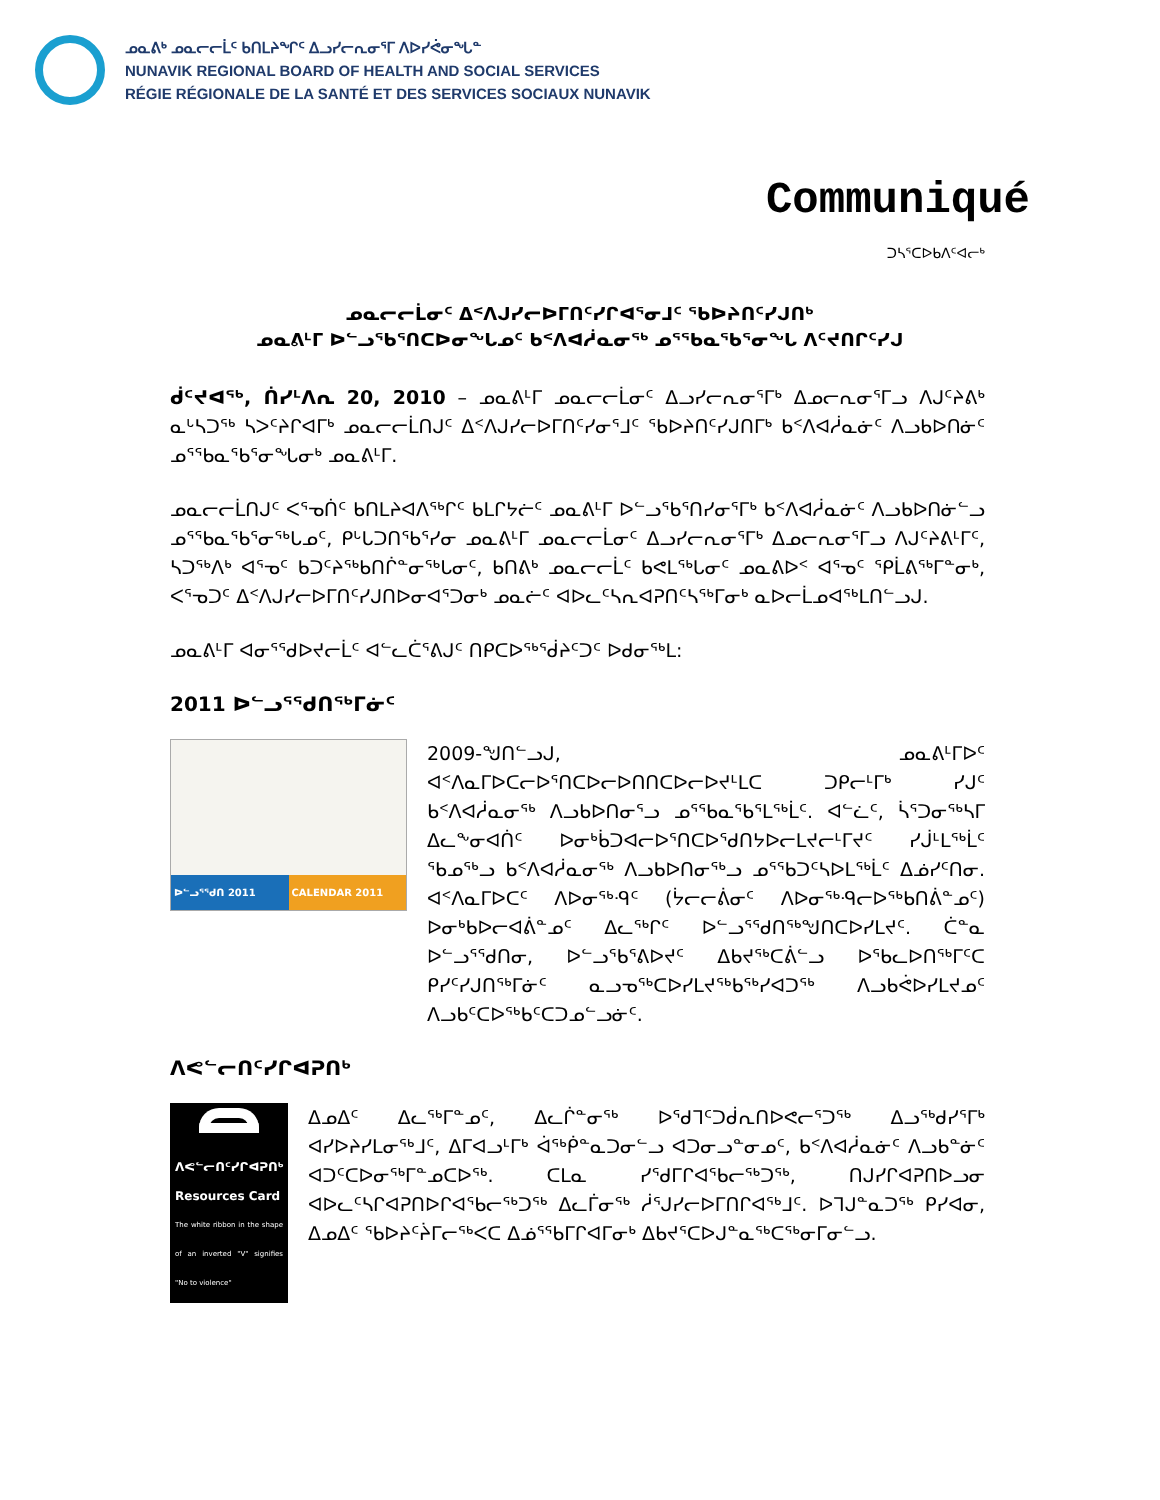ᓄᓇᕕᒃ ᓄᓇᓕᓕᒫᑦ ᑲᑎᒪᔨᖏᑦ ᐃᓗᓯᓕᕆᓂᕐᒥ ᐱᐅᓯᕚᓂᖓᓐ
NUNAVIK REGIONAL BOARD OF HEALTH AND SOCIAL SERVICES
RÉGIE RÉGIONALE DE LA SANTÉ ET DES SERVICES SOCIAUX NUNAVIK
Communiqué
ᑐᓴᕐᑕᐅᑲᐱᑦᐊᓕᒃ
ᓄᓇᓕᓕᒫᓂᑦ ᐃᑉᐱᒍᓯᓕᐅᒥᑎᑦᓯᒋᐊᕐᓂᒧᑦ ᖃᐅᔨᑎᑦᓯᒍᑎᒃ
ᓄᓇᕕᒻᒥ ᐅᓪᓗᕐᑲᕐᑎᑕᐅᓂᖓᓄᑦ ᑲᑉᐱᐊᓲᓇᓂᖅ ᓄᕐᖃᓇᕐᑲᕐᓂᖓ ᐱᑦᔪᑎᒋᑦᓯᒍ
ᑰᑦᔪᐊᖅ, ᑏᓯᒻᐱᕆ 20, 2010 – ᓄᓇᕕᒻᒥ ᓄᓇᓕᓕᒫᓂᑦ ᐃᓗᓯᓕᕆᓂᕐᒥᒃ ᐃᓄᓕᕆᓂᕐᒥᓗ ᐱᒍᑦᔨᕕᒃ ᓇᒡᓴᑐᖅ ᓴᐳᑦᔨᒋᐊᒥᒃ ᓄᓇᓕᓕᒫᑎᒍᑦ ᐃᑉᐱᒍᓯᓕᐅᒥᑎᑦᓯᓂᕐᒧᑦ ᖃᐅᔨᑎᑦᓯᒍᑎᒥᒃ ᑲᑉᐱᐊᓲᓇᓃᑦ ᐱᓗᑲᐅᑎᓃᑦ ᓄᕐᖃᓇᕐᑲᕐᓂᖓᓂᒃ ᓄᓇᕕᒻᒥ.
ᓄᓇᓕᓕᒫᑎᒍᑦ ᐸᕐᓀᑏᑦ ᑲᑎᒪᔨᐊᐱᖅᒋᑦ ᑲᒪᒋᔭᓖᑦ ᓄᓇᕕᒻᒥ ᐅᓪᓗᕐᑲᕐᑎᓯᓂᕐᒥᒃ ᑲᑉᐱᐊᓲᓇᓃᑦ ᐱᓗᑲᐅᑎᓃᓪᓗ ᓄᕐᖃᓇᕐᑲᕐᓂᖅᒐᓄᑦ, ᑭᒡᒐᑐᑎᕐᑲᕐᓯᓂ ᓄᓇᕕᒻᒥ ᓄᓇᓕᓕᒫᓂᑦ ᐃᓗᓯᓕᕆᓂᕐᒥᒃ ᐃᓄᓕᕆᓂᕐᒥᓗ ᐱᒍᑦᔨᕕᒻᒥᑦ, ᓴᑐᖅᐱᒃ ᐊᕐᓀᑦ ᑲᑐᑦᔨᖅᑲᑎᒌᓐᓂᖅᒐᓂᑦ, ᑲᑎᕕᒃ ᓄᓇᓕᓕᒫᑦ ᑲᕙᒪᖅᒐᓂᑦ ᓄᓇᕕᐅᑉ ᐊᕐᓀᑦ ᕿᒫᕕᖅᒥᓐᓂᒃ, ᐸᕐᓀᑐᑦ ᐃᑉᐱᒍᓯᓕᐅᒥᑎᑦᓯᒍᑎᐅᓂᐊᕐᑐᓂᒃ ᓄᓇᓖᑦ ᐊᐅᓚᑦᓴᕆᐊᕈᑎᑦᓴᖅᒥᓂᒃ ᓇᐅᓕᒫᓄᐊᖅᒪᑎᓪᓗᒍ.
ᓄᓇᕕᒻᒥ ᐊᓂᕐᖁᐅᔪᓕᒫᑦ ᐊᓪᓚᑖᕐᕕᒍᑦ ᑎᑭᑕᐅᖅᖂᔨᑦᑐᑦ ᐅᑯᓂᖅᒪ:
2011 ᐅᓪᓗᕐᖁᑎᖅᒥᓃᑦ
ᐅᓪᓗᕐᖁᑎ 2011 CALENDAR 2011
2009-ᖑᑎᓪᓗᒍ, ᓄᓇᕕᒻᒥᐅᑦ ᐊᑉᐱᓇᒥᐅᑕᓕᐅᕐᑎᑕᐅᓕᐅᑎᑎᑕᐅᓕᐅᔪᒻᒪᑕ ᑐᑭᓕᒻᒥᒃ ᓯᒍᑦ ᑲᑉᐱᐊᓲᓇᓂᖅ ᐱᓗᑲᐅᑎᓂᕐᓗ ᓄᕐᖃᓇᕐᑲᕐᒪᖅᒫᑦ. ᐊᓪᓛᑦ, ᓵᕐᑐᓂᖅᓴᒥ ᐃᓚᖕᓂᐊᑏᑦ ᐅᓂᒃᑳᑐᐊᓕᐅᕐᑎᑕᐅᖁᑎᔭᐅᓕᒪᔪᓕᒻᒥᔪᑦ ᓯᒎᒻᒪᖅᒫᑦ ᖃᓄᖅᓗ ᑲᑉᐱᐊᓲᓇᓂᖅ ᐱᓗᑲᐅᑎᓂᖅᓗ ᓄᕐᖃᑐᑦᓴᐅᒪᖅᒫᑦ ᐃᓅᓯᑦᑎᓂ. ᐊᑉᐱᓇᒥᐅᑕᑦ ᐱᐅᓂᖅᑴᑦ (ᔮᓕᓕᕖᓂᑦ ᐱᐅᓂᖅᑴᓕᐅᖅᑲᑎᕖᓐᓄᑦ) ᐅᓂᒃᑲᐅᓕᐊᕖᓐᓄᑦ ᐃᓚᖅᒋᑦ ᐅᓪᓗᕐᖁᑎᖅᖑᑎᑕᐅᓯᒪᔪᑦ. ᑖᓐᓇ ᐅᓪᓗᕐᖁᑎᓂ, ᐅᓪᓗᕐᑲᕐᕕᐅᔪᑦ ᐃᑲᔪᖅᑕᕖᓪᓗ ᐅᖃᓚᐅᑎᖅᒥᑦᑕ ᑭᓯᑦᓯᒍᑎᖅᒥᓃᑦ ᓇᓗᓀᖅᑕᐅᓯᒪᔪᖅᑲᖅᓯᐊᑐᖅ ᐱᓗᑲᕚᐅᓯᒪᔪᓄᑦ ᐱᓗᑲᑦᑕᐅᖅᑲᑦᑕᑐᓄᓪᓗᓃᑦ.
ᐱᕙᓪᓕᑎᑦᓯᒋᐊᕈᑎᒃ
ᐱᕙᓪᓕᑎᑦᓯᒋᐊᕈᑎᒃ
Resources Card
The white ribbon in the shape of an inverted "V" signifies "No to violence"
ᐃᓄᐃᑦ ᐃᓚᖅᒥᓐᓄᑦ, ᐃᓚᒌᓐᓂᖅ ᐅᖁᒣᑦᑐᑰᕆᑎᐅᕙᓕᕐᑐᖅ ᐃᓗᖅᑯᓯᕐᒥᒃ ᐊᓯᐅᔨᓯᒪᓂᖅᒧᑦ, ᐃᒥᐊᓗᒻᒥᒃ ᐋᖅᑮᓐᓇᑐᓂᓪᓗ ᐊᑐᓂᓗᓐᓂᓄᑦ, ᑲᑉᐱᐊᓲᓇᓃᑦ ᐱᓗᑲᓐᓃᑦ ᐊᑐᑦᑕᐅᓂᖅᒥᓐᓄᑕᐅᖅ. ᑕᒪᓇ ᓯᖁᒥᒋᐊᖃᓕᖅᑐᖅ, ᑎᒍᓯᒋᐊᕈᑎᐅᓗᓂ ᐊᐅᓚᑦᓴᒋᐊᕈᑎᐅᒋᐊᖃᓕᖅᑐᖅ ᐃᓚᒦᓂᖅ ᓲᕐᒍᓯᓕᐅᒥᑎᒋᐊᖅᒧᑦ. ᐅᒣᒍᓐᓇᑐᖅ ᑭᓯᐊᓂ, ᐃᓄᐃᑦ ᖃᐅᔨᑦᔩᒥᓕᖅᐸᑕ ᐃᓅᕐᖃᒥᒋᐊᒥᓂᒃ ᐃᑲᔪᕐᑕᐅᒍᓐᓇᖅᑕᖅᓂᒥᓂᓪᓗ.